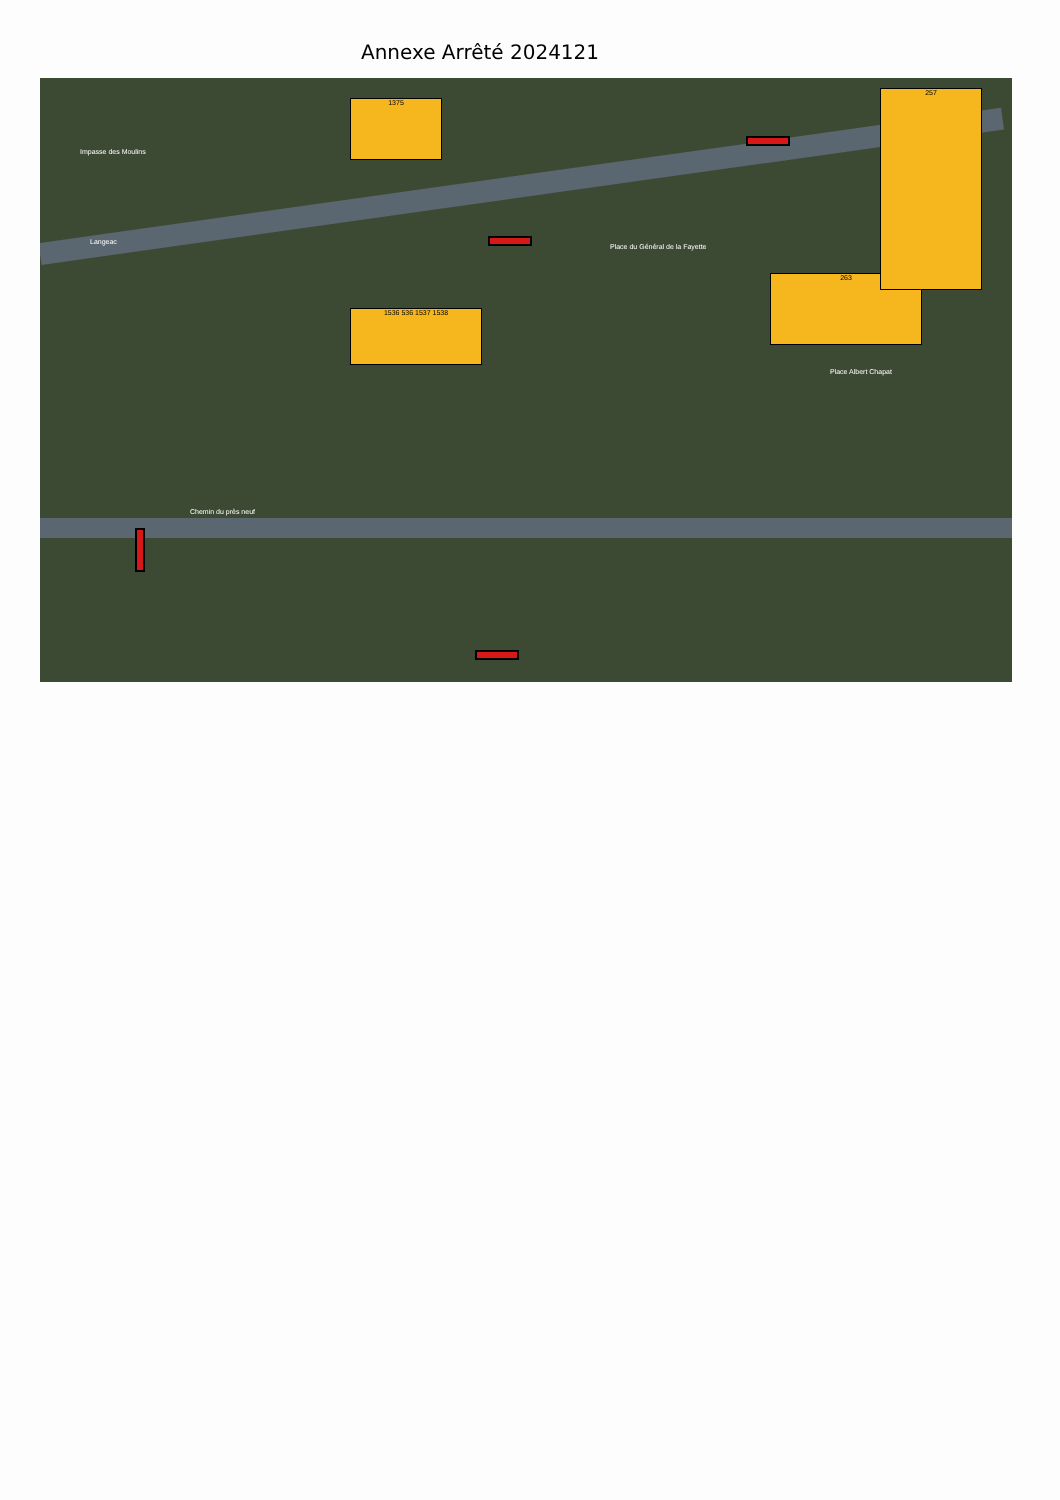Annexe Arrêté 2024121
1536 536 1537 1538
263
257
1375
Chemin du près neuf
Langeac
Place du Général de la Fayette
Place Albert Chapat
Impasse des Moulins